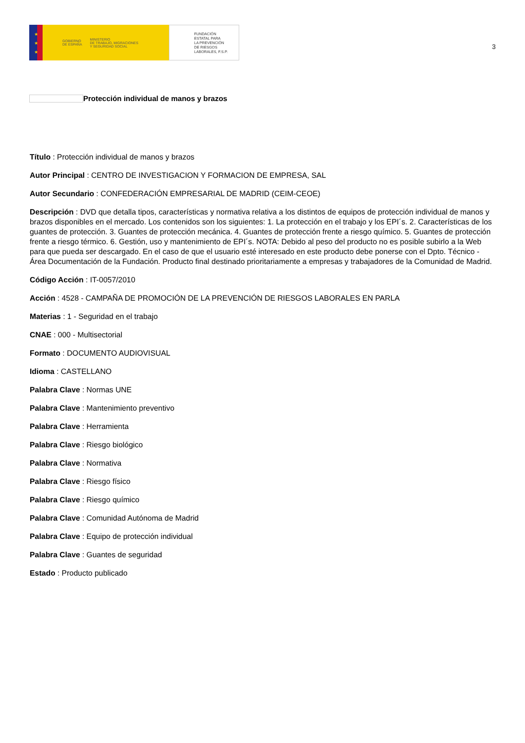★
★
★
GOBIERNO
DE ESPAÑA
MINISTERIO
DE TRABAJO, MIGRACIONES
Y SEGURIDAD SOCIAL
FUNDACIÓN
ESTATAL PARA
LA PREVENCIÓN
DE RIESGOS
LABORALES, F.S.P.
3
Protección individual de manos y brazos
Título : Protección individual de manos y brazos
Autor Principal : CENTRO DE INVESTIGACION Y FORMACION DE EMPRESA, SAL
Autor Secundario : CONFEDERACIÓN EMPRESARIAL DE MADRID (CEIM-CEOE)
Descripción : DVD que detalla tipos, características y normativa relativa a los distintos de equipos de protección individual de manos y brazos disponibles en el mercado. Los contenidos son los siguientes: 1. La protección en el trabajo y los EPI´s. 2. Características de los guantes de protección. 3. Guantes de protección mecánica. 4. Guantes de protección frente a riesgo químico. 5. Guantes de protección frente a riesgo térmico. 6. Gestión, uso y mantenimiento de EPI´s. NOTA: Debido al peso del producto no es posible subirlo a la Web para que pueda ser descargado. En el caso de que el usuario esté interesado en este producto debe ponerse con el Dpto. Técnico - Área Documentación de la Fundación. Producto final destinado prioritariamente a empresas y trabajadores de la Comunidad de Madrid.
Código Acción : IT-0057/2010
Acción : 4528 - CAMPAÑA DE PROMOCIÓN DE LA PREVENCIÓN DE RIESGOS LABORALES EN PARLA
Materias : 1 - Seguridad en el trabajo
CNAE : 000 - Multisectorial
Formato : DOCUMENTO AUDIOVISUAL
Idioma : CASTELLANO
Palabra Clave : Normas UNE
Palabra Clave : Mantenimiento preventivo
Palabra Clave : Herramienta
Palabra Clave : Riesgo biológico
Palabra Clave : Normativa
Palabra Clave : Riesgo físico
Palabra Clave : Riesgo químico
Palabra Clave : Comunidad Autónoma de Madrid
Palabra Clave : Equipo de protección individual
Palabra Clave : Guantes de seguridad
Estado : Producto publicado